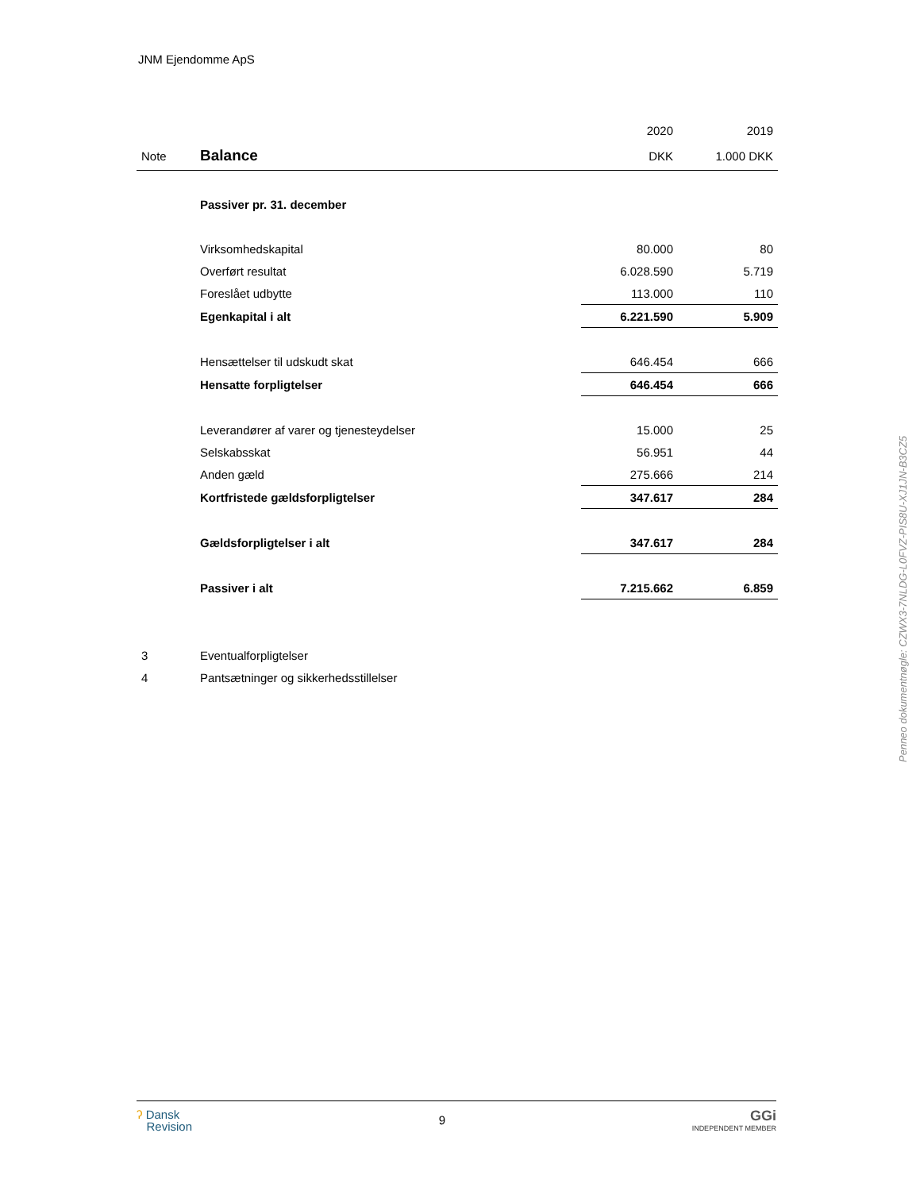JNM Ejendomme ApS
| | | 2020 | 2019 |
| Note | Balance | DKK | 1.000 DKK |
| | Passiver pr. 31. december | | |
| | Virksomhedskapital | 80.000 | 80 |
| | Overført resultat | 6.028.590 | 5.719 |
| | Foreslået udbytte | 113.000 | 110 |
| | Egenkapital i alt | 6.221.590 | 5.909 |
| | Hensættelser til udskudt skat | 646.454 | 666 |
| | Hensatte forpligtelser | 646.454 | 666 |
| | Leverandører af varer og tjenesteydelser | 15.000 | 25 |
| | Selskabsskat | 56.951 | 44 |
| | Anden gæld | 275.666 | 214 |
| | Kortfristede gældsforpligtelser | 347.617 | 284 |
| | Gældsforpligtelser i alt | 347.617 | 284 |
| | Passiver i alt | 7.215.662 | 6.859 |
| 3 | Eventualforpligtelser | | |
| 4 | Pantsætninger og sikkerhedsstillelser | | |
Penneo dokumentnøgle: CZWX3-7NLDG-L0FVZ-PIS8U-XJ1JN-B3CZ5
ʔ Dansk
Revision
9
GGi
INDEPENDENT MEMBER